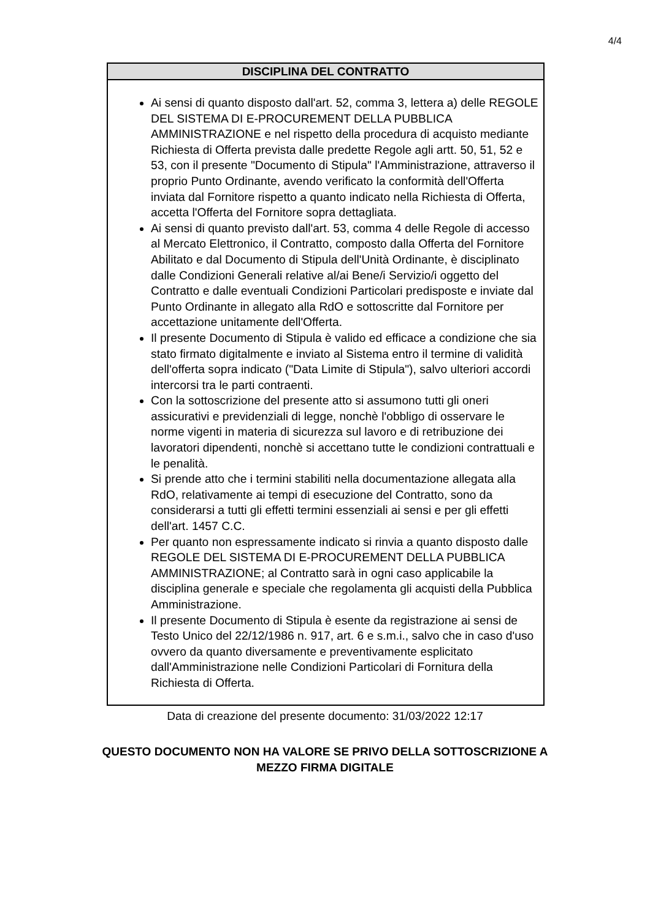4/4
DISCIPLINA DEL CONTRATTO
Ai sensi di quanto disposto dall'art. 52, comma 3, lettera a) delle REGOLE DEL SISTEMA DI E-PROCUREMENT DELLA PUBBLICA AMMINISTRAZIONE e nel rispetto della procedura di acquisto mediante Richiesta di Offerta prevista dalle predette Regole agli artt. 50, 51, 52 e 53, con il presente "Documento di Stipula" l'Amministrazione, attraverso il proprio Punto Ordinante, avendo verificato la conformità dell'Offerta inviata dal Fornitore rispetto a quanto indicato nella Richiesta di Offerta, accetta l'Offerta del Fornitore sopra dettagliata.
Ai sensi di quanto previsto dall'art. 53, comma 4 delle Regole di accesso al Mercato Elettronico, il Contratto, composto dalla Offerta del Fornitore Abilitato e dal Documento di Stipula dell'Unità Ordinante, è disciplinato dalle Condizioni Generali relative al/ai Bene/i Servizio/i oggetto del Contratto e dalle eventuali Condizioni Particolari predisposte e inviate dal Punto Ordinante in allegato alla RdO e sottoscritte dal Fornitore per accettazione unitamente dell'Offerta.
Il presente Documento di Stipula è valido ed efficace a condizione che sia stato firmato digitalmente e inviato al Sistema entro il termine di validità dell'offerta sopra indicato ("Data Limite di Stipula"), salvo ulteriori accordi intercorsi tra le parti contraenti.
Con la sottoscrizione del presente atto si assumono tutti gli oneri assicurativi e previdenziali di legge, nonchè l'obbligo di osservare le norme vigenti in materia di sicurezza sul lavoro e di retribuzione dei lavoratori dipendenti, nonchè si accettano tutte le condizioni contrattuali e le penalità.
Si prende atto che i termini stabiliti nella documentazione allegata alla RdO, relativamente ai tempi di esecuzione del Contratto, sono da considerarsi a tutti gli effetti termini essenziali ai sensi e per gli effetti dell'art. 1457 C.C.
Per quanto non espressamente indicato si rinvia a quanto disposto dalle REGOLE DEL SISTEMA DI E-PROCUREMENT DELLA PUBBLICA AMMINISTRAZIONE; al Contratto sarà in ogni caso applicabile la disciplina generale e speciale che regolamenta gli acquisti della Pubblica Amministrazione.
Il presente Documento di Stipula è esente da registrazione ai sensi de Testo Unico del 22/12/1986 n. 917, art. 6 e s.m.i., salvo che in caso d'uso ovvero da quanto diversamente e preventivamente esplicitato dall'Amministrazione nelle Condizioni Particolari di Fornitura della Richiesta di Offerta.
Data di creazione del presente documento: 31/03/2022 12:17
QUESTO DOCUMENTO NON HA VALORE SE PRIVO DELLA SOTTOSCRIZIONE A
MEZZO FIRMA DIGITALE